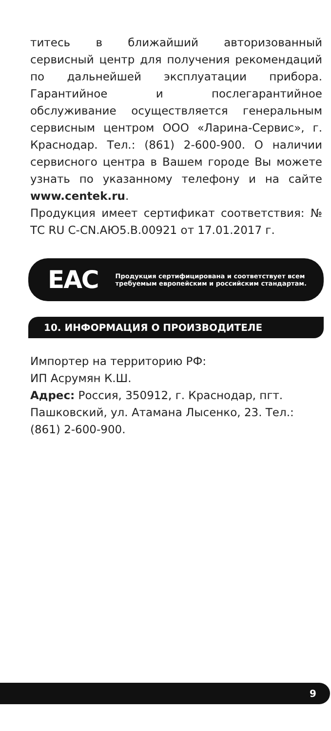титесь в ближайший авторизованный сервисный центр для получения рекомендаций по дальнейшей эксплуатации прибора. Гарантийное и послегарантийное обслуживание осуществляется генеральным сервисным центром ООО «Ларина-Сервис», г. Краснодар. Тел.: (861) 2-600-900. О наличии сервисного центра в Вашем городе Вы можете узнать по указанному телефону и на сайте www.centek.ru.
Продукция имеет сертификат соответствия: № ТС RU C-CN.АЮ5.В.00921 от 17.01.2017 г.
EAC
Продукция сертифицирована и соответствует всем требуемым европейским и российским стандартам.
10. ИНФОРМАЦИЯ О ПРОИЗВОДИТЕЛЕ
Импортер на территорию РФ:
ИП Асрумян К.Ш.
Адрес: Россия, 350912, г. Краснодар, пгт. Пашковский, ул. Атамана Лысенко, 23. Тел.: (861) 2-600-900.
9